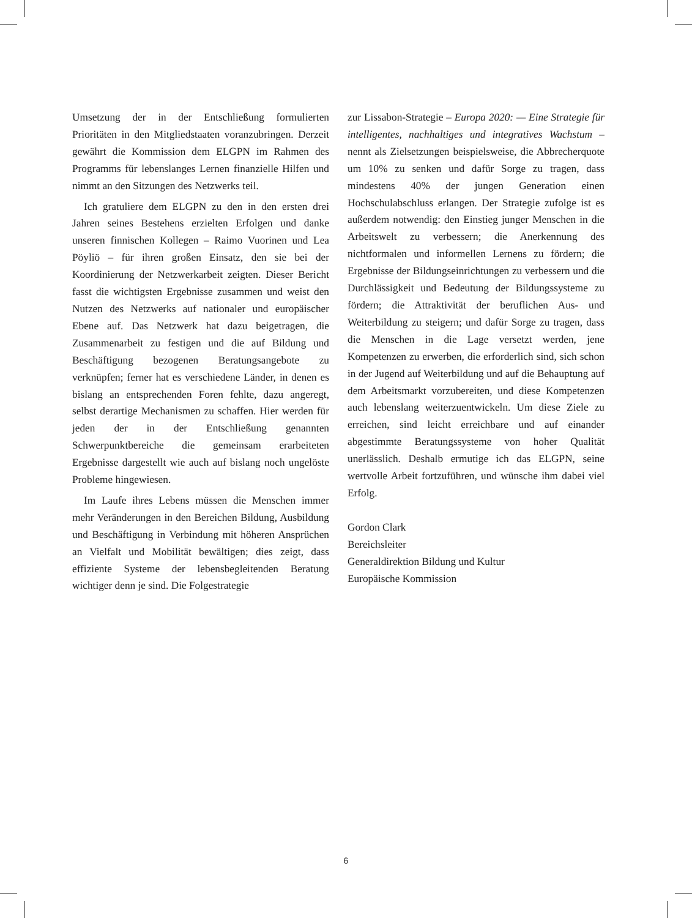Umsetzung der in der Entschließung formulierten Prioritäten in den Mitgliedstaaten voranzubringen. Derzeit gewährt die Kommission dem ELGPN im Rahmen des Programms für lebenslanges Lernen finanzielle Hilfen und nimmt an den Sitzungen des Netzwerks teil.
Ich gratuliere dem ELGPN zu den in den ersten drei Jahren seines Bestehens erzielten Erfolgen und danke unseren finnischen Kollegen – Raimo Vuorinen und Lea Pöyliö – für ihren großen Einsatz, den sie bei der Koordinierung der Netzwerkarbeit zeigten. Dieser Bericht fasst die wichtigsten Ergebnisse zusammen und weist den Nutzen des Netzwerks auf nationaler und europäischer Ebene auf. Das Netzwerk hat dazu beigetragen, die Zusammenarbeit zu festigen und die auf Bildung und Beschäftigung bezogenen Beratungsangebote zu verknüpfen; ferner hat es verschiedene Länder, in denen es bislang an entsprechenden Foren fehlte, dazu angeregt, selbst derartige Mechanismen zu schaffen. Hier werden für jeden der in der Entschließung genannten Schwerpunktbereiche die gemeinsam erarbeiteten Ergebnisse dargestellt wie auch auf bislang noch ungelöste Probleme hingewiesen.
Im Laufe ihres Lebens müssen die Menschen immer mehr Veränderungen in den Bereichen Bildung, Ausbildung und Beschäftigung in Verbindung mit höheren Ansprüchen an Vielfalt und Mobilität bewältigen; dies zeigt, dass effiziente Systeme der lebensbegleitenden Beratung wichtiger denn je sind. Die Folgestrategie
zur Lissabon-Strategie – Europa 2020: — Eine Strategie für intelligentes, nachhaltiges und integratives Wachstum – nennt als Zielsetzungen beispielsweise, die Abbrecherquote um 10% zu senken und dafür Sorge zu tragen, dass mindestens 40% der jungen Generation einen Hochschulabschluss erlangen. Der Strategie zufolge ist es außerdem notwendig: den Einstieg junger Menschen in die Arbeitswelt zu verbessern; die Anerkennung des nichtformalen und informellen Lernens zu fördern; die Ergebnisse der Bildungseinrichtungen zu verbessern und die Durchlässigkeit und Bedeutung der Bildungssysteme zu fördern; die Attraktivität der beruflichen Aus- und Weiterbildung zu steigern; und dafür Sorge zu tragen, dass die Menschen in die Lage versetzt werden, jene Kompetenzen zu erwerben, die erforderlich sind, sich schon in der Jugend auf Weiterbildung und auf die Behauptung auf dem Arbeitsmarkt vorzubereiten, und diese Kompetenzen auch lebenslang weiterzuentwickeln. Um diese Ziele zu erreichen, sind leicht erreichbare und auf einander abgestimmte Beratungssysteme von hoher Qualität unerlässlich. Deshalb ermutige ich das ELGPN, seine wertvolle Arbeit fortzuführen, und wünsche ihm dabei viel Erfolg.
Gordon Clark
Bereichsleiter
Generaldirektion Bildung und Kultur
Europäische Kommission
6